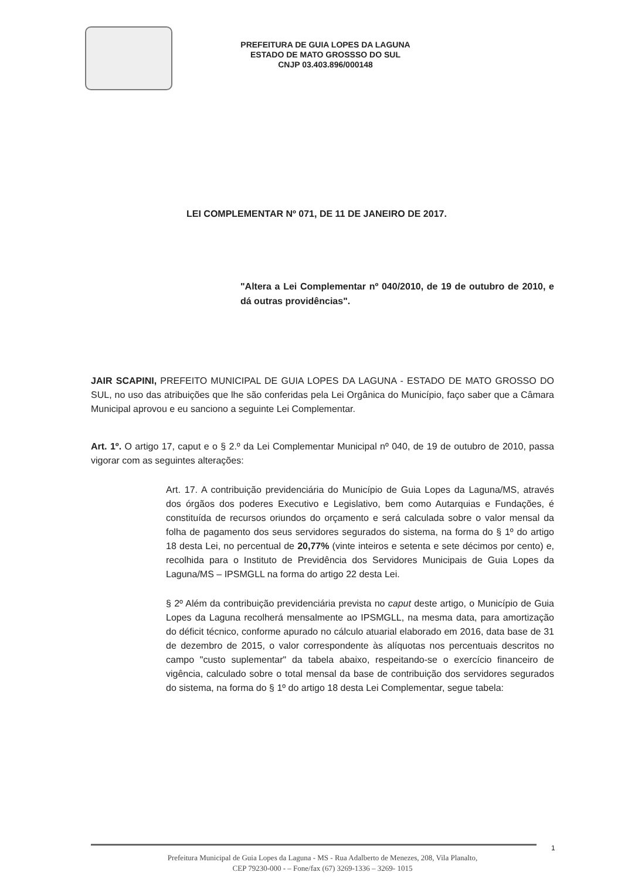PREFEITURA DE GUIA LOPES DA LAGUNA
ESTADO DE MATO GROSSSO DO SUL
CNJP 03.403.896/000148
LEI COMPLEMENTAR Nº 071, DE 11 DE JANEIRO DE 2017.
"Altera a Lei Complementar nº 040/2010, de 19 de outubro de 2010, e dá outras providências".
JAIR SCAPINI, PREFEITO MUNICIPAL DE GUIA LOPES DA LAGUNA - ESTADO DE MATO GROSSO DO SUL, no uso das atribuições que lhe são conferidas pela Lei Orgânica do Município, faço saber que a Câmara Municipal aprovou e eu sanciono a seguinte Lei Complementar.
Art. 1º. O artigo 17, caput e o § 2.º da Lei Complementar Municipal nº 040, de 19 de outubro de 2010, passa vigorar com as seguintes alterações:
Art. 17. A contribuição previdenciária do Município de Guia Lopes da Laguna/MS, através dos órgãos dos poderes Executivo e Legislativo, bem como Autarquias e Fundações, é constituída de recursos oriundos do orçamento e será calculada sobre o valor mensal da folha de pagamento dos seus servidores segurados do sistema, na forma do § 1º do artigo 18 desta Lei, no percentual de 20,77% (vinte inteiros e setenta e sete décimos por cento) e, recolhida para o Instituto de Previdência dos Servidores Municipais de Guia Lopes da Laguna/MS – IPSMGLL na forma do artigo 22 desta Lei.
§ 2º Além da contribuição previdenciária prevista no caput deste artigo, o Município de Guia Lopes da Laguna recolherá mensalmente ao IPSMGLL, na mesma data, para amortização do déficit técnico, conforme apurado no cálculo atuarial elaborado em 2016, data base de 31 de dezembro de 2015, o valor correspondente às alíquotas nos percentuais descritos no campo "custo suplementar" da tabela abaixo, respeitando-se o exercício financeiro de vigência, calculado sobre o total mensal da base de contribuição dos servidores segurados do sistema, na forma do § 1º do artigo 18 desta Lei Complementar, segue tabela:
1
Prefeitura Municipal de Guia Lopes da Laguna - MS - Rua Adalberto de Menezes, 208, Vila Planalto,
CEP 79230-000 - – Fone/fax (67) 3269-1336 – 3269- 1015